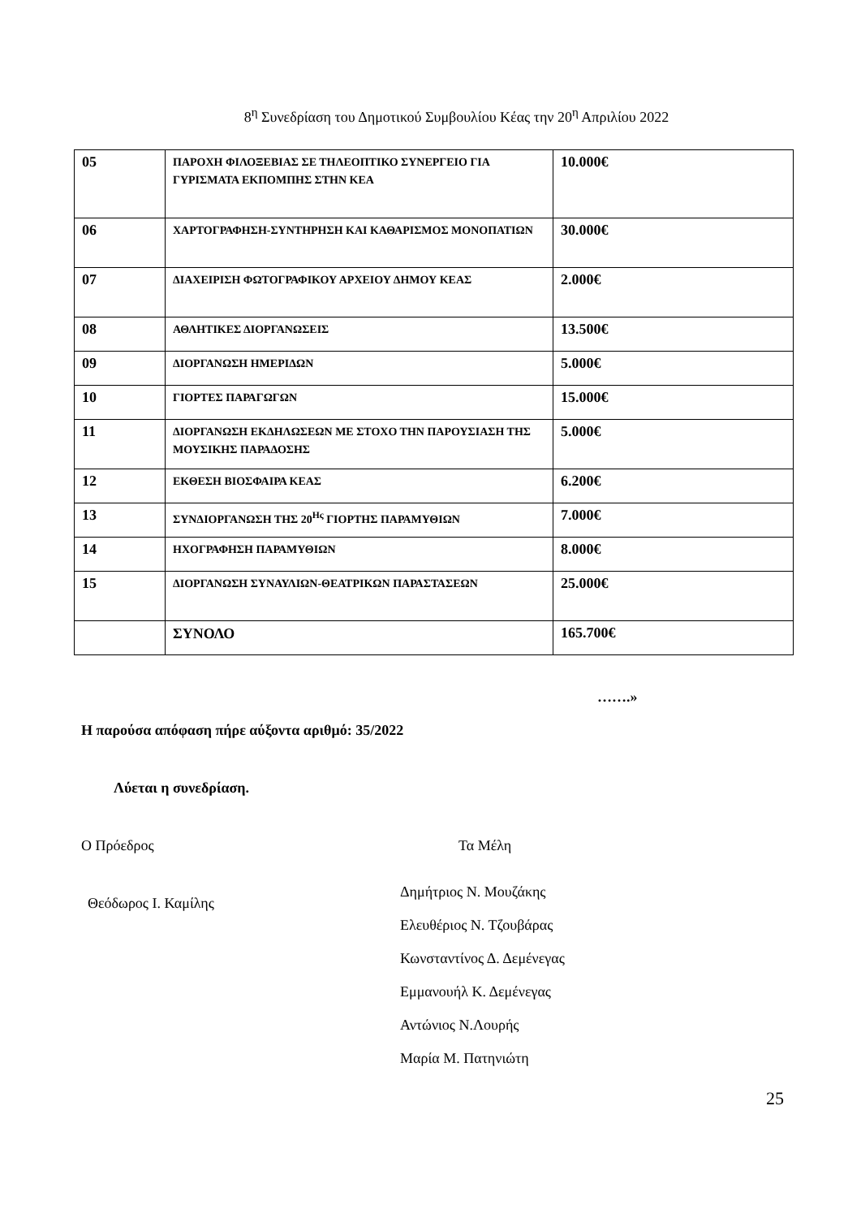8<sup>η</sup> Συνεδρίαση του Δημοτικού Συμβουλίου Κέας την 20<sup>η</sup> Απριλίου 2022
| 05 | ΠΑΡΟΧΗ ΦΙΛΟΞΕΒΙΑΣ ΣΕ ΤΗΛΕΟΠΤΙΚΟ ΣΥΝΕΡΓΕΙΟ ΓΙΑ ΓΥΡΙΣΜΑΤΑ ΕΚΠΟΜΠΗΣ ΣΤΗΝ ΚΕΑ | 10.000€ |
| 06 | ΧΑΡΤΟΓΡΑΦΗΣΗ-ΣΥΝΤΗΡΗΣΗ ΚΑΙ ΚΑΘΑΡΙΣΜΟΣ ΜΟΝΟΠΑΤΙΩΝ | 30.000€ |
| 07 | ΔΙΑΧΕΙΡΙΣΗ ΦΩΤΟΓΡΑΦΙΚΟΥ ΑΡΧΕΙΟΥ ΔΗΜΟΥ ΚΕΑΣ | 2.000€ |
| 08 | ΑΘΛΗΤΙΚΕΣ ΔΙΟΡΓΑΝΩΣΕΙΣ | 13.500€ |
| 09 | ΔΙΟΡΓΑΝΩΣΗ ΗΜΕΡΙΔΩΝ | 5.000€ |
| 10 | ΓΙΟΡΤΕΣ ΠΑΡΑΓΩΓΩΝ | 15.000€ |
| 11 | ΔΙΟΡΓΑΝΩΣΗ ΕΚΔΗΛΩΣΕΩΝ ΜΕ ΣΤΟΧΟ ΤΗΝ ΠΑΡΟΥΣΙΑΣΗ ΤΗΣ ΜΟΥΣΙΚΗΣ ΠΑΡΑΔΟΣΗΣ | 5.000€ |
| 12 | ΕΚΘΕΣΗ ΒΙΟΣΦΑΙΡΑ ΚΕΑΣ | 6.200€ |
| 13 | ΣΥΝΔΙΟΡΓΑΝΩΣΗ ΤΗΣ 20<sup>Ης</sup> ΓΙΟΡΤΗΣ ΠΑΡΑΜΥΘΙΩΝ | 7.000€ |
| 14 | ΗΧΟΓΡΑΦΗΣΗ ΠΑΡΑΜΥΘΙΩΝ | 8.000€ |
| 15 | ΔΙΟΡΓΑΝΩΣΗ ΣΥΝΑΥΛΙΩΝ-ΘΕΑΤΡΙΚΩΝ ΠΑΡΑΣΤΑΣΕΩΝ | 25.000€ |
| | ΣΥΝΟΛΟ | 165.700€ |
…….»
Η παρούσα απόφαση πήρε αύξοντα αριθμό: 35/2022
Λύεται η συνεδρίαση.
Ο Πρόεδρος Τα Μέλη
Θεόδωρος Ι. Καμίλης
Δημήτριος Ν. Μουζάκης
Ελευθέριος Ν. Τζουβάρας
Κωνσταντίνος Δ. Δεμένεγας
Εμμανουήλ Κ. Δεμένεγας
Αντώνιος Ν.Λουρής
Μαρία Μ. Πατηνιώτη
25